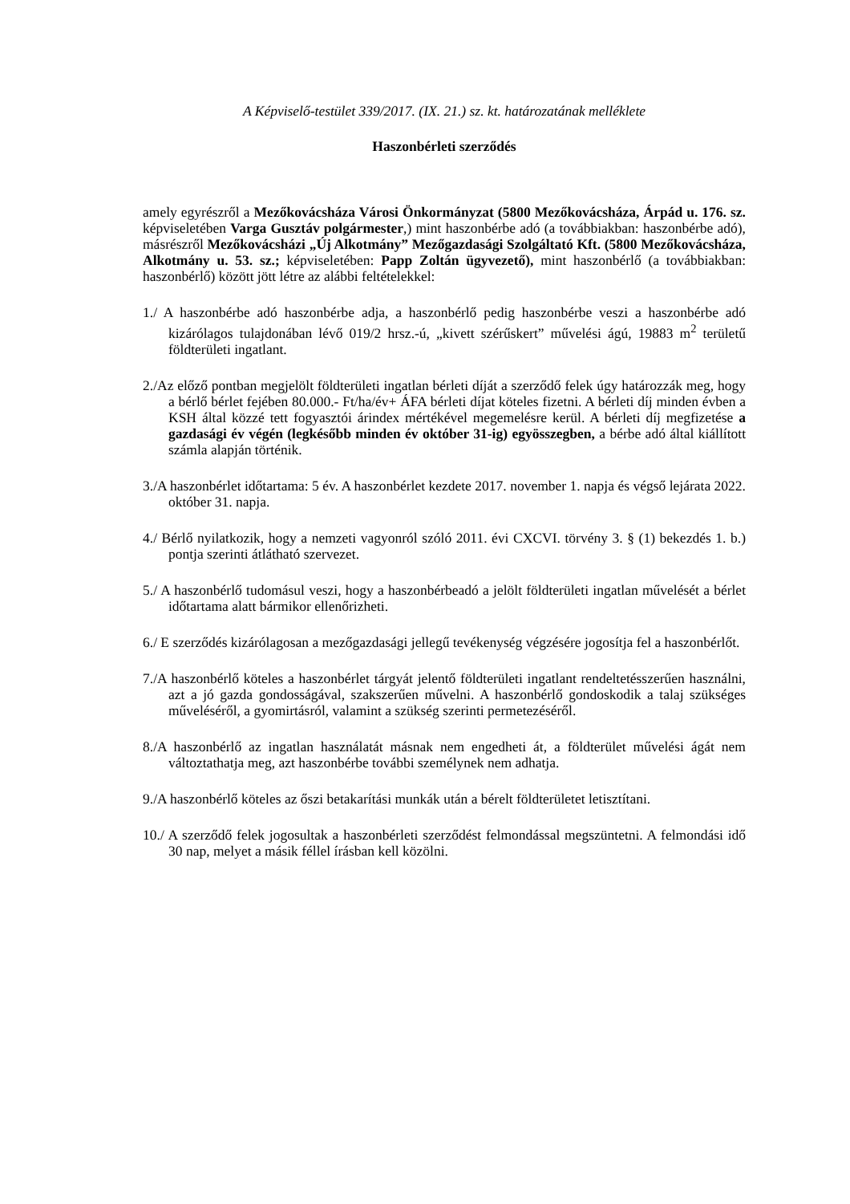A Képviselő-testület 339/2017. (IX. 21.) sz. kt. határozatának melléklete
Haszonbérleti szerződés
amely egyrészről a Mezőkovácsháza Városi Önkormányzat (5800 Mezőkovácsháza, Árpád u. 176. sz. képviseletében Varga Gusztáv polgármester,) mint haszonbérbe adó (a továbbiakban: haszonbérbe adó), másrészről Mezőkovácsházi „Új Alkotmány” Mezőgazdasági Szolgáltató Kft. (5800 Mezőkovácsháza, Alkotmány u. 53. sz.; képviseletében: Papp Zoltán ügyvezető), mint haszonbérlő (a továbbiakban: haszonbérlő) között jött létre az alábbi feltételekkel:
1./ A haszonbérbe adó haszonbérbe adja, a haszonbérlő pedig haszonbérbe veszi a haszonbérbe adó kizárólagos tulajdonában lévő 019/2 hrsz.-ú, „kivett szérűskert” művelési ágú, 19883 m<sup>2</sup> területű földterületi ingatlant.
2./Az előző pontban megjelölt földterületi ingatlan bérleti díját a szerződő felek úgy határozzák meg, hogy a bérlő bérlet fejében 80.000.- Ft/ha/év+ ÁFA bérleti díjat köteles fizetni. A bérleti díj minden évben a KSH által közzé tett fogyasztói árindex mértékével megemelésre kerül. A bérleti díj megfizetése a gazdasági év végén (legkésőbb minden év október 31-ig) egyösszegben, a bérbe adó által kiállított számla alapján történik.
3./A haszonbérlet időtartama: 5 év. A haszonbérlet kezdete 2017. november 1. napja és végső lejárata 2022. október 31. napja.
4./ Bérlő nyilatkozik, hogy a nemzeti vagyonról szóló 2011. évi CXCVI. törvény 3. § (1) bekezdés 1. b.) pontja szerinti átlátható szervezet.
5./ A haszonbérlő tudomásul veszi, hogy a haszonbérbeadó a jelölt földterületi ingatlan művelését a bérlet időtartama alatt bármikor ellenőrizheti.
6./ E szerződés kizárólagosan a mezőgazdasági jellegű tevékenység végzésére jogosítja fel a haszonbérlőt.
7./A haszonbérlő köteles a haszonbérlet tárgyát jelentő földterületi ingatlant rendeltetésszerűen használni, azt a jó gazda gondosságával, szakszerűen művelni. A haszonbérlő gondoskodik a talaj szükséges műveléséről, a gyomirtásról, valamint a szükség szerinti permetezéséről.
8./A haszonbérlő az ingatlan használatát másnak nem engedheti át, a földterület művelési ágát nem változtathatja meg, azt haszonbérbe további személynek nem adhatja.
9./A haszonbérlő köteles az őszi betakarítási munkák után a bérelt földterületet letisztítani.
10./ A szerződő felek jogosultak a haszonbérleti szerződést felmondással megszüntetni. A felmondási idő 30 nap, melyet a másik féllel írásban kell közölni.